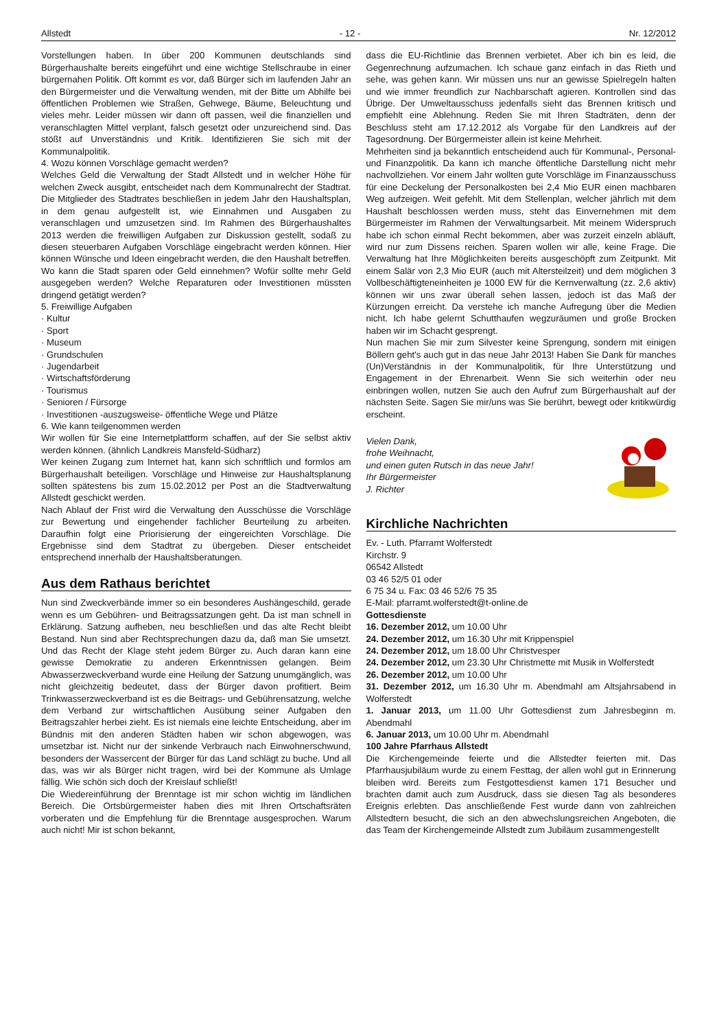Allstedt - 12 - Nr. 12/2012
Vorstellungen haben. In über 200 Kommunen deutschlands sind Bürgerhaushalte bereits eingeführt und eine wichtige Stellschraube in einer bürgernahen Politik. Oft kommt es vor, daß Bürger sich im laufenden Jahr an den Bürgermeister und die Verwaltung wenden, mit der Bitte um Abhilfe bei öffentlichen Problemen wie Straßen, Gehwege, Bäume, Beleuchtung und vieles mehr. Leider müssen wir dann oft passen, weil die finanziellen und veranschlagten Mittel verplant, falsch gesetzt oder unzureichend sind. Das stößt auf Unverständnis und Kritik. Identifizieren Sie sich mit der Kommunalpolitik.
4. Wozu können Vorschläge gemacht werden?
Welches Geld die Verwaltung der Stadt Allstedt und in welcher Höhe für welchen Zweck ausgibt, entscheidet nach dem Kommunalrecht der Stadtrat. Die Mitglieder des Stadtrates beschließen in jedem Jahr den Haushaltsplan, in dem genau aufgestellt ist, wie Einnahmen und Ausgaben zu veranschlagen und umzusetzen sind. Im Rahmen des Bürgerhaushaltes 2013 werden die freiwilligen Aufgaben zur Diskussion gestellt, sodaß zu diesen steuerbaren Aufgaben Vorschläge eingebracht werden können. Hier können Wünsche und Ideen eingebracht werden, die den Haushalt betreffen. Wo kann die Stadt sparen oder Geld einnehmen? Wofür sollte mehr Geld ausgegeben werden? Welche Reparaturen oder Investitionen müssten dringend getätigt werden?
5. Freiwillige Aufgaben
· Kultur
· Sport
· Museum
· Grundschulen
· Jugendarbeit
· Wirtschaftsförderung
· Tourismus
· Senioren / Fürsorge
· Investitionen -auszugsweise- öffentliche Wege und Plätze
6. Wie kann teilgenommen werden
Wir wollen für Sie eine Internetplattform schaffen, auf der Sie selbst aktiv werden können. (ähnlich Landkreis Mansfeld-Südharz)
Wer keinen Zugang zum Internet hat, kann sich schriftlich und formlos am Bürgerhaushalt beteiligen. Vorschläge und Hinweise zur Haushaltsplanung sollten spätestens bis zum 15.02.2012 per Post an die Stadtverwaltung Allstedt geschickt werden.
Nach Ablauf der Frist wird die Verwaltung den Ausschüsse die Vorschläge zur Bewertung und eingehender fachlicher Beurteilung zu arbeiten. Daraufhin folgt eine Priorisierung der eingereichten Vorschläge. Die Ergebnisse sind dem Stadtrat zu übergeben. Dieser entscheidet entsprechend innerhalb der Haushaltsberatungen.
Aus dem Rathaus berichtet
Nun sind Zweckverbände immer so ein besonderes Aushängeschild, gerade wenn es um Gebühren- und Beitragssatzungen geht. Da ist man schnell in Erklärung. Satzung aufheben, neu beschließen und das alte Recht bleibt Bestand. Nun sind aber Rechtsprechungen dazu da, daß man Sie umsetzt. Und das Recht der Klage steht jedem Bürger zu. Auch daran kann eine gewisse Demokratie zu anderen Erkenntnissen gelangen. Beim Abwasserzweckverband wurde eine Heilung der Satzung unumgänglich, was nicht gleichzeitig bedeutet, dass der Bürger davon profitiert. Beim Trinkwasserzweckverband ist es die Beitrags- und Gebührensatzung, welche dem Verband zur wirtschaftlichen Ausübung seiner Aufgaben den Beitragszahler herbei zieht. Es ist niemals eine leichte Entscheidung, aber im Bündnis mit den anderen Städten haben wir schon abgewogen, was umsetzbar ist. Nicht nur der sinkende Verbrauch nach Einwohnerschwund, besonders der Wassercent der Bürger für das Land schlägt zu buche. Und all das, was wir als Bürger nicht tragen, wird bei der Kommune als Umlage fällig. Wie schön sich doch der Kreislauf schließt!
Die Wiedereinführung der Brenntage ist mir schon wichtig im ländlichen Bereich. Die Ortsbürgermeister haben dies mit Ihren Ortschaftsräten vorberaten und die Empfehlung für die Brenntage ausgesprochen. Warum auch nicht! Mir ist schon bekannt,
dass die EU-Richtlinie das Brennen verbietet. Aber ich bin es leid, die Gegenrechnung aufzumachen. Ich schaue ganz einfach in das Rieth und sehe, was gehen kann. Wir müssen uns nur an gewisse Spielregeln halten und wie immer freundlich zur Nachbarschaft agieren. Kontrollen sind das Übrige. Der Umweltausschuss jedenfalls sieht das Brennen kritisch und empfiehlt eine Ablehnung. Reden Sie mit Ihren Stadträten, denn der Beschluss steht am 17.12.2012 als Vorgabe für den Landkreis auf der Tagesordnung. Der Bürgermeister allein ist keine Mehrheit.
Mehrheiten sind ja bekanntlich entscheidend auch für Kommunal-, Personal- und Finanzpolitik. Da kann ich manche öffentliche Darstellung nicht mehr nachvollziehen. Vor einem Jahr wollten gute Vorschläge im Finanzausschuss für eine Deckelung der Personalkosten bei 2,4 Mio EUR einen machbaren Weg aufzeigen. Weit gefehlt. Mit dem Stellenplan, welcher jährlich mit dem Haushalt beschlossen werden muss, steht das Einvernehmen mit dem Bürgermeister im Rahmen der Verwaltungsarbeit. Mit meinem Widerspruch habe ich schon einmal Recht bekommen, aber was zurzeit einzeln abläuft, wird nur zum Dissens reichen. Sparen wollen wir alle, keine Frage. Die Verwaltung hat Ihre Möglichkeiten bereits ausgeschöpft zum Zeitpunkt. Mit einem Salär von 2,3 Mio EUR (auch mit Altersteilzeit) und dem möglichen 3 Vollbeschäftigteneinheiten je 1000 EW für die Kernverwaltung (zz. 2,6 aktiv) können wir uns zwar überall sehen lassen, jedoch ist das Maß der Kürzungen erreicht. Da verstehe ich manche Aufregung über die Medien nicht. Ich habe gelernt Schutthaufen wegzuräumen und große Brocken haben wir im Schacht gesprengt.
Nun machen Sie mir zum Silvester keine Sprengung, sondern mit einigen Böllern geht's auch gut in das neue Jahr 2013! Haben Sie Dank für manches (Un)Verständnis in der Kommunalpolitik, für Ihre Unterstützung und Engagement in der Ehrenarbeit. Wenn Sie sich weiterhin oder neu einbringen wollen, nutzen Sie auch den Aufruf zum Bürgerhaushalt auf der nächsten Seite. Sagen Sie mir/uns was Sie berührt, bewegt oder kritikwürdig erscheint.
Vielen Dank,
frohe Weihnacht,
und einen guten Rutsch in das neue Jahr!
Ihr Bürgermeister
J. Richter
Kirchliche Nachrichten
Ev. - Luth. Pfarramt Wolferstedt
Kirchstr. 9
06542 Allstedt
03 46 52/5 01 oder
6 75 34 u. Fax: 03 46 52/6 75 35
E-Mail: pfarramt.wolferstedt@t-online.de
Gottesdienste
16. Dezember 2012, um 10.00 Uhr
24. Dezember 2012, um 16.30 Uhr mit Krippenspiel
24. Dezember 2012, um 18.00 Uhr Christvesper
24. Dezember 2012, um 23.30 Uhr Christmette mit Musik in Wolferstedt
26. Dezember 2012, um 10.00 Uhr
31. Dezember 2012, um 16.30 Uhr m. Abendmahl am Altsjahrsabend in Wolferstedt
1. Januar 2013, um 11.00 Uhr Gottesdienst zum Jahresbeginn m. Abendmahl
6. Januar 2013, um 10.00 Uhr m. Abendmahl
100 Jahre Pfarrhaus Allstedt
Die Kirchengemeinde feierte und die Allstedter feierten mit. Das Pfarrhausjubiläum wurde zu einem Festtag, der allen wohl gut in Erinnerung bleiben wird. Bereits zum Festgottesdienst kamen 171 Besucher und brachten damit auch zum Ausdruck, dass sie diesen Tag als besonderes Ereignis erlebten. Das anschließende Fest wurde dann von zahlreichen Allstedtern besucht, die sich an den abwechslungsreichen Angeboten, die das Team der Kirchengemeinde Allstedt zum Jubiläum zusammengestellt